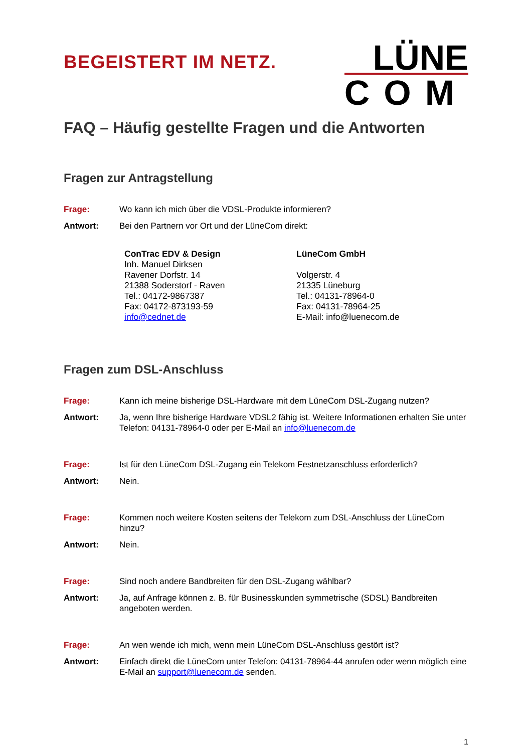BEGEISTERT IM NETZ.
LÜNE
COM
FAQ – Häufig gestellte Fragen und die Antworten
Fragen zur Antragstellung
Frage: Wo kann ich mich über die VDSL-Produkte informieren?
Antwort: Bei den Partnern vor Ort und der LüneCom direkt:
ConTrac EDV & Design
Inh. Manuel Dirksen
Ravener Dorfstr. 14
21388 Soderstorf - Raven
Tel.: 04172-9867387
Fax: 04172-873193-59
info@cednet.de
LüneCom GmbH
Volgerstr. 4
21335 Lüneburg
Tel.: 04131-78964-0
Fax: 04131-78964-25
E-Mail: info@luenecom.de
Fragen zum DSL-Anschluss
Frage: Kann ich meine bisherige DSL-Hardware mit dem LüneCom DSL-Zugang nutzen?
Antwort: Ja, wenn Ihre bisherige Hardware VDSL2 fähig ist. Weitere Informationen erhalten Sie unter Telefon: 04131-78964-0 oder per E-Mail an info@luenecom.de
Frage: Ist für den LüneCom DSL-Zugang ein Telekom Festnetzanschluss erforderlich?
Antwort: Nein.
Frage: Kommen noch weitere Kosten seitens der Telekom zum DSL-Anschluss der LüneCom hinzu?
Antwort: Nein.
Frage: Sind noch andere Bandbreiten für den DSL-Zugang wählbar?
Antwort: Ja, auf Anfrage können z. B. für Businesskunden symmetrische (SDSL) Bandbreiten angeboten werden.
Frage: An wen wende ich mich, wenn mein LüneCom DSL-Anschluss gestört ist?
Antwort: Einfach direkt die LüneCom unter Telefon: 04131-78964-44 anrufen oder wenn möglich eine E-Mail an support@luenecom.de senden.
1